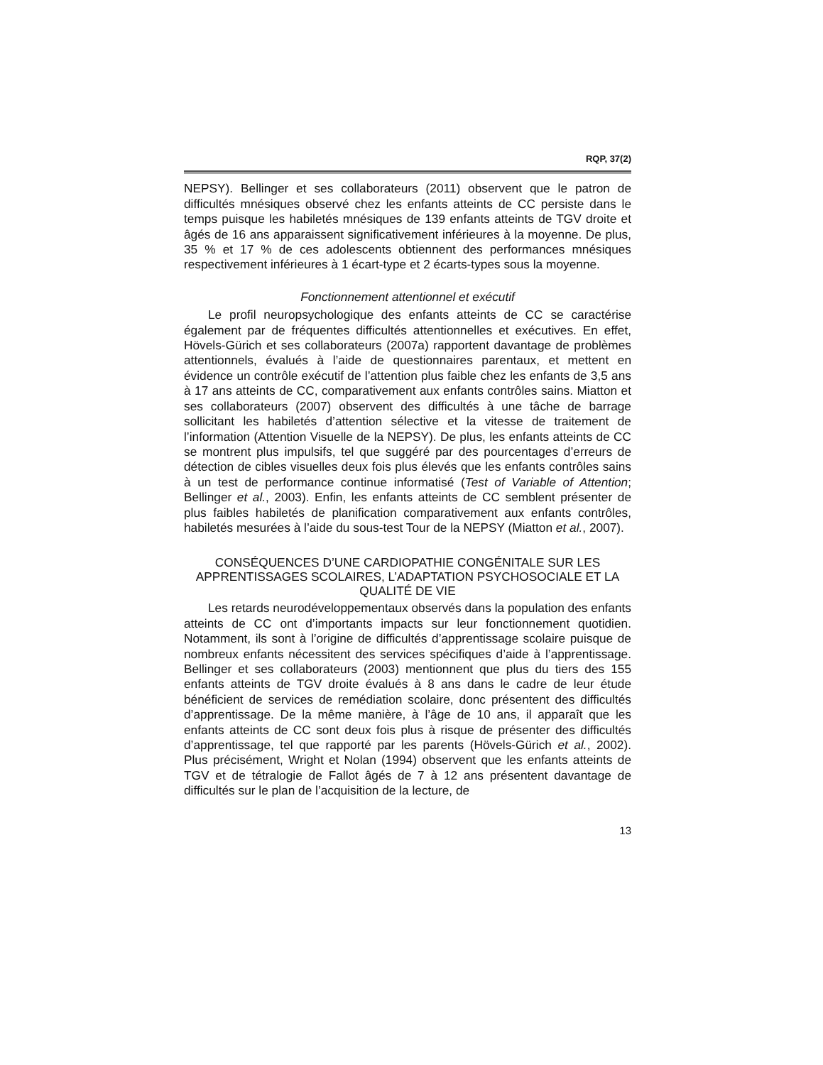RQP, 37(2)
NEPSY). Bellinger et ses collaborateurs (2011) observent que le patron de difficultés mnésiques observé chez les enfants atteints de CC persiste dans le temps puisque les habiletés mnésiques de 139 enfants atteints de TGV droite et âgés de 16 ans apparaissent significativement inférieures à la moyenne. De plus, 35 % et 17 % de ces adolescents obtiennent des performances mnésiques respectivement inférieures à 1 écart-type et 2 écarts-types sous la moyenne.
Fonctionnement attentionnel et exécutif
Le profil neuropsychologique des enfants atteints de CC se caractérise également par de fréquentes difficultés attentionnelles et exécutives. En effet, Hövels-Gürich et ses collaborateurs (2007a) rapportent davantage de problèmes attentionnels, évalués à l’aide de questionnaires parentaux, et mettent en évidence un contrôle exécutif de l’attention plus faible chez les enfants de 3,5 ans à 17 ans atteints de CC, comparativement aux enfants contrôles sains. Miatton et ses collaborateurs (2007) observent des difficultés à une tâche de barrage sollicitant les habiletés d’attention sélective et la vitesse de traitement de l’information (Attention Visuelle de la NEPSY). De plus, les enfants atteints de CC se montrent plus impulsifs, tel que suggéré par des pourcentages d’erreurs de détection de cibles visuelles deux fois plus élevés que les enfants contrôles sains à un test de performance continue informatisé (Test of Variable of Attention; Bellinger et al., 2003). Enfin, les enfants atteints de CC semblent présenter de plus faibles habiletés de planification comparativement aux enfants contrôles, habiletés mesurées à l’aide du sous-test Tour de la NEPSY (Miatton et al., 2007).
CONSÉQUENCES D’UNE CARDIOPATHIE CONGÉNITALE SUR LES APPRENTISSAGES SCOLAIRES, L’ADAPTATION PSYCHOSOCIALE ET LA QUALITÉ DE VIE
Les retards neurodéveloppementaux observés dans la population des enfants atteints de CC ont d’importants impacts sur leur fonctionnement quotidien. Notamment, ils sont à l’origine de difficultés d’apprentissage scolaire puisque de nombreux enfants nécessitent des services spécifiques d’aide à l’apprentissage. Bellinger et ses collaborateurs (2003) mentionnent que plus du tiers des 155 enfants atteints de TGV droite évalués à 8 ans dans le cadre de leur étude bénéficient de services de remédiation scolaire, donc présentent des difficultés d’apprentissage. De la même manière, à l’âge de 10 ans, il apparaît que les enfants atteints de CC sont deux fois plus à risque de présenter des difficultés d’apprentissage, tel que rapporté par les parents (Hövels-Gürich et al., 2002). Plus précisément, Wright et Nolan (1994) observent que les enfants atteints de TGV et de tétralogie de Fallot âgés de 7 à 12 ans présentent davantage de difficultés sur le plan de l’acquisition de la lecture, de
13